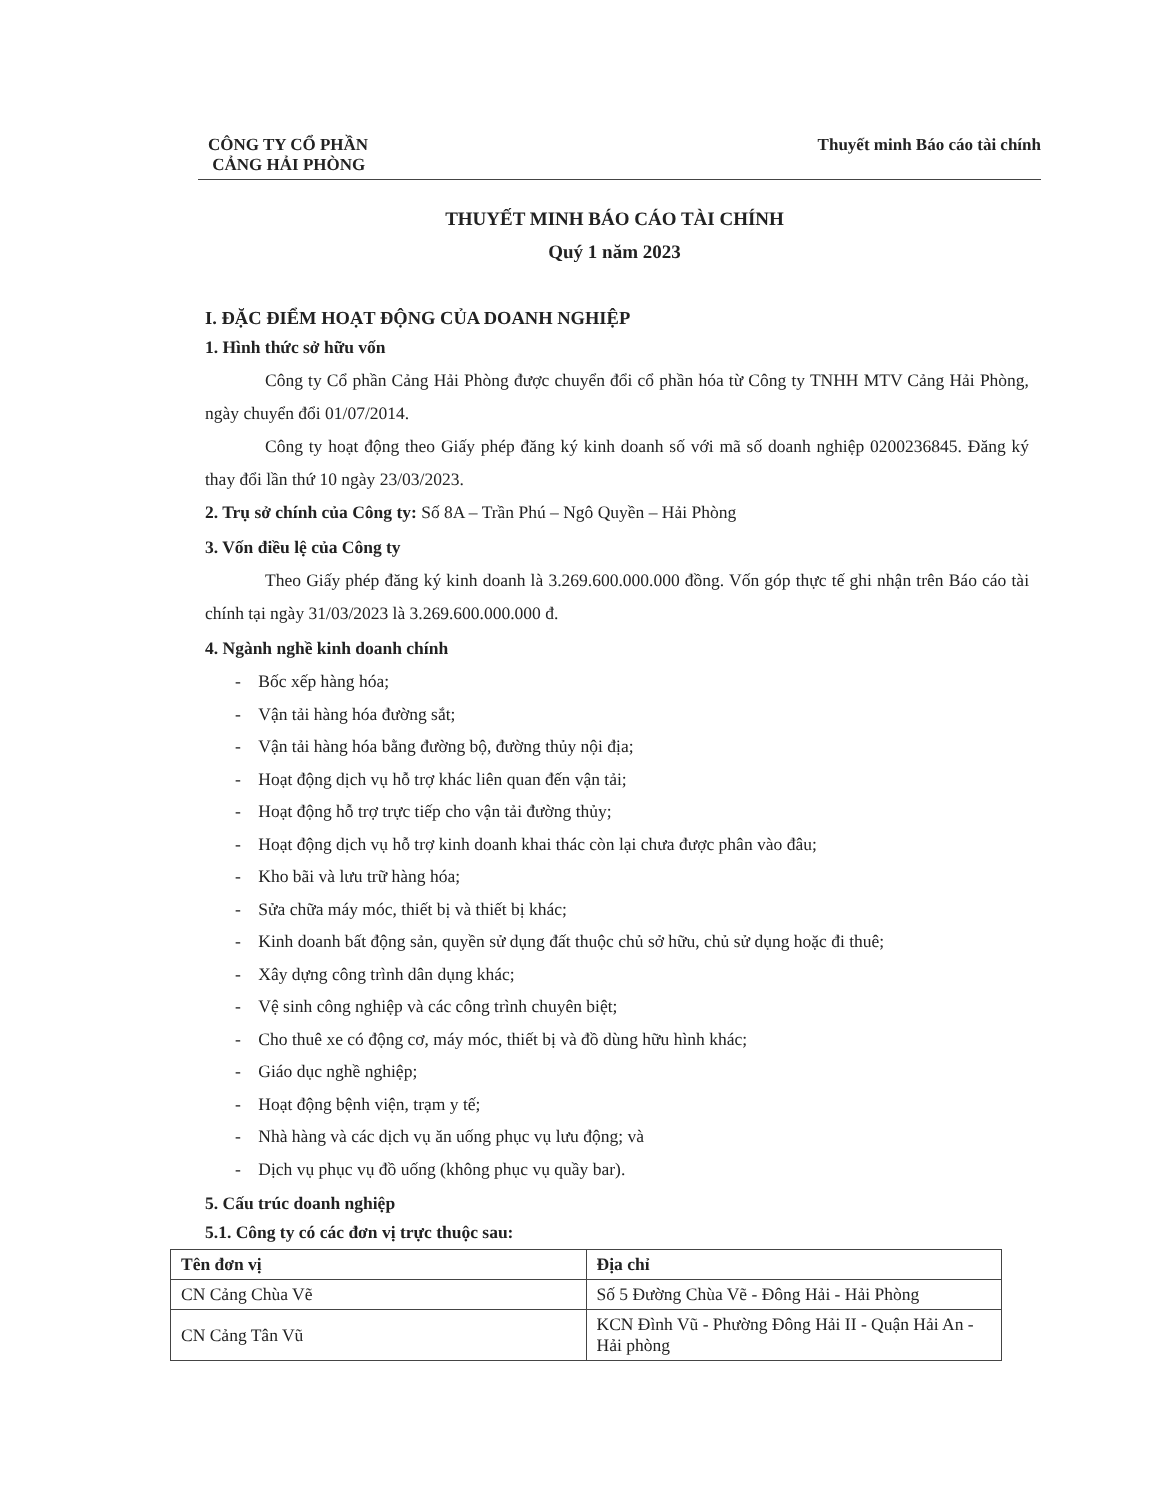CÔNG TY CỔ PHẦN
CẢNG HẢI PHÒNG
Thuyết minh Báo cáo tài chính
THUYẾT MINH BÁO CÁO TÀI CHÍNH
Quý 1 năm 2023
I. ĐẶC ĐIỂM HOẠT ĐỘNG CỦA DOANH NGHIỆP
1. Hình thức sở hữu vốn
Công ty Cổ phần Cảng Hải Phòng được chuyển đổi cổ phần hóa từ Công ty TNHH MTV Cảng Hải Phòng, ngày chuyển đổi 01/07/2014.
Công ty hoạt động theo Giấy phép đăng ký kinh doanh số với mã số doanh nghiệp 0200236845. Đăng ký thay đổi lần thứ 10 ngày 23/03/2023.
2. Trụ sở chính của Công ty: Số 8A – Trần Phú – Ngô Quyền – Hải Phòng
3. Vốn điều lệ của Công ty
Theo Giấy phép đăng ký kinh doanh là 3.269.600.000.000 đồng. Vốn góp thực tế ghi nhận trên Báo cáo tài chính tại ngày 31/03/2023 là 3.269.600.000.000 đ.
4. Ngành nghề kinh doanh chính
- Bốc xếp hàng hóa;
- Vận tải hàng hóa đường sắt;
- Vận tải hàng hóa bằng đường bộ, đường thủy nội địa;
- Hoạt động dịch vụ hỗ trợ khác liên quan đến vận tải;
- Hoạt động hỗ trợ trực tiếp cho vận tải đường thủy;
- Hoạt động dịch vụ hỗ trợ kinh doanh khai thác còn lại chưa được phân vào đâu;
- Kho bãi và lưu trữ hàng hóa;
- Sửa chữa máy móc, thiết bị và thiết bị khác;
- Kinh doanh bất động sản, quyền sử dụng đất thuộc chủ sở hữu, chủ sử dụng hoặc đi thuê;
- Xây dựng công trình dân dụng khác;
- Vệ sinh công nghiệp và các công trình chuyên biệt;
- Cho thuê xe có động cơ, máy móc, thiết bị và đồ dùng hữu hình khác;
- Giáo dục nghề nghiệp;
- Hoạt động bệnh viện, trạm y tế;
- Nhà hàng và các dịch vụ ăn uống phục vụ lưu động; và
- Dịch vụ phục vụ đồ uống (không phục vụ quầy bar).
5. Cấu trúc doanh nghiệp
5.1. Công ty có các đơn vị trực thuộc sau:
| Tên đơn vị | Địa chỉ |
| --- | --- |
| CN Cảng Chùa Vẽ | Số 5 Đường Chùa Vẽ - Đông Hải - Hải Phòng |
| CN Cảng Tân Vũ | KCN Đình Vũ - Phường Đông Hải II - Quận Hải An - Hải phòng |